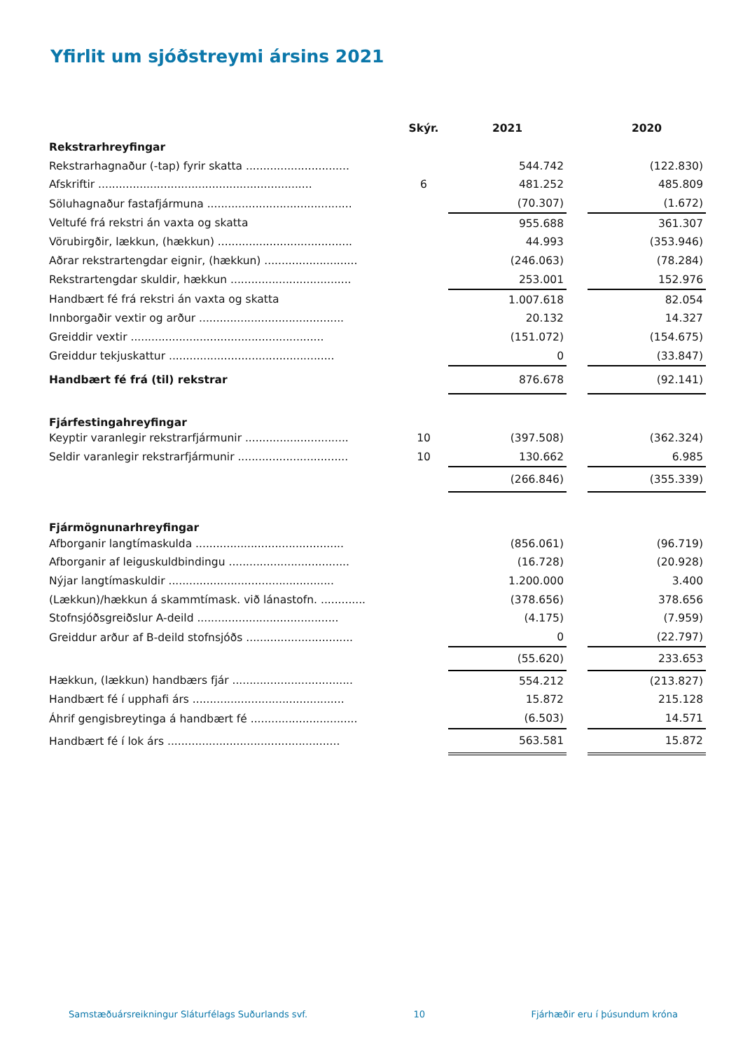Yfirlit um sjóðstreymi ársins 2021
| | Skýr. | 2021 | | 2020 |
| Rekstrarhreyfingar | | | | |
| Rekstrarhagnaður (-tap) fyrir skatta .............................. | | 544.742 | | (122.830) |
| Afskriftir .............................................................. | 6 | 481.252 | | 485.809 |
| Söluhagnaður fastafjármuna .......................................... | | (70.307) | | (1.672) |
| Veltufé frá rekstri án vaxta og skatta | | 955.688 | | 361.307 |
| Vörubirgðir, lækkun, (hækkun) ....................................... | | 44.993 | | (353.946) |
| Aðrar rekstrartengdar eignir, (hækkun) ........................... | | (246.063) | | (78.284) |
| Rekstrartengdar skuldir, hækkun ................................... | | 253.001 | | 152.976 |
| Handbært fé frá rekstri án vaxta og skatta | | 1.007.618 | | 82.054 |
| Innborgaðir vextir og arður .......................................... | | 20.132 | | 14.327 |
| Greiddir vextir ........................................................ | | (151.072) | | (154.675) |
| Greiddur tekjuskattur ................................................ | | 0 | | (33.847) |
| Handbært fé frá (til) rekstrar | | 876.678 | | (92.141) |
| Fjárfestingahreyfingar | | | | |
| Keyptir varanlegir rekstrarfjármunir .............................. | 10 | (397.508) | | (362.324) |
| Seldir varanlegir rekstrarfjármunir ................................ | 10 | 130.662 | | 6.985 |
| | | (266.846) | | (355.339) |
| Fjármögnunarhreyfingar | | | | |
| Afborganir langtímaskulda ........................................... | | (856.061) | | (96.719) |
| Afborganir af leiguskuldbindingu ................................... | | (16.728) | | (20.928) |
| Nýjar langtímaskuldir ................................................ | | 1.200.000 | | 3.400 |
| (Lækkun)/hækkun á skammtímask. við lánastofn. ............. | | (378.656) | | 378.656 |
| Stofnsjóðsgreiðslur A-deild ......................................... | | (4.175) | | (7.959) |
| Greiddur arður af B-deild stofnsjóðs ............................... | | 0 | | (22.797) |
| | | (55.620) | | 233.653 |
| Hækkun, (lækkun) handbærs fjár ................................... | | 554.212 | | (213.827) |
| Handbært fé í upphafi árs ............................................ | | 15.872 | | 215.128 |
| Áhrif gengisbreytinga á handbært fé ............................... | | (6.503) | | 14.571 |
| Handbært fé í lok árs .................................................. | | 563.581 | | 15.872 |
Samstæðuársreikningur Sláturfélags Suðurlands svf. 10 Fjárhæðir eru í þúsundum króna